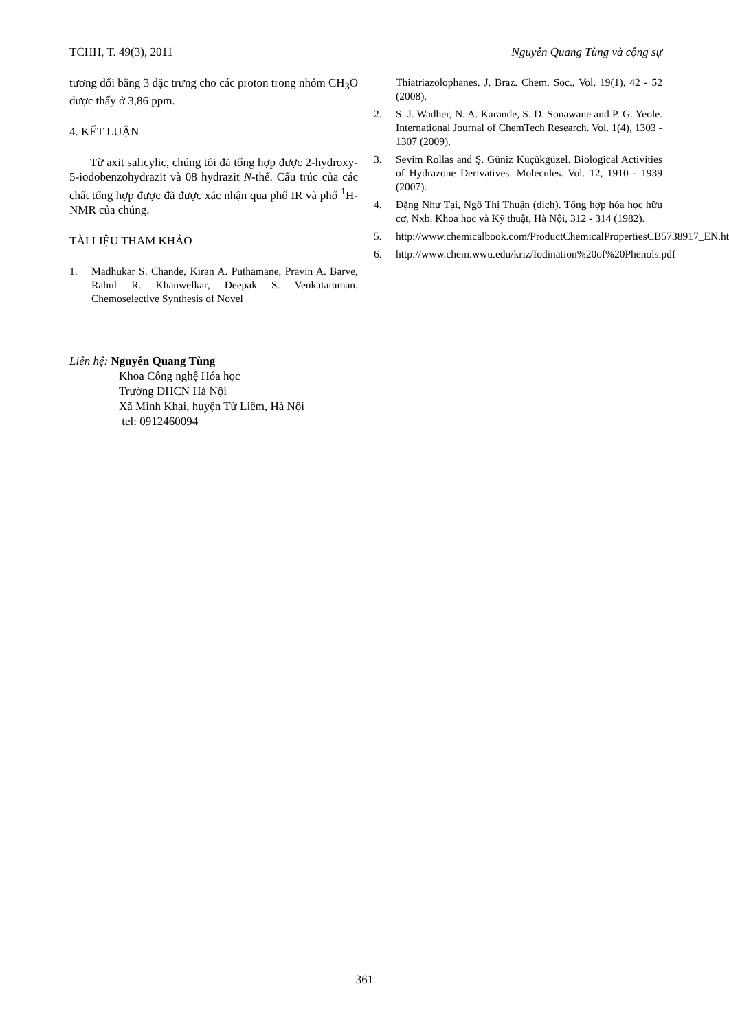TCHH, T. 49(3), 2011 Nguyễn Quang Tùng và cộng sự
tương đối bằng 3 đặc trưng cho các proton trong nhóm CH<sub>3</sub>O được thấy ở 3,86 ppm.
4. KẾT LUẬN
Từ axit salicylic, chúng tôi đã tổng hợp được 2-hydroxy-5-iodobenzohydrazit và 08 hydrazit N-thế. Cấu trúc của các chất tổng hợp được đã được xác nhận qua phổ IR và phổ <sup>1</sup>H-NMR của chúng.
TÀI LIỆU THAM KHẢO
1. Madhukar S. Chande, Kiran A. Puthamane, Pravin A. Barve, Rahul R. Khanwelkar, Deepak S. Venkataraman. Chemoselective Synthesis of Novel
Thiatriazolophanes. J. Braz. Chem. Soc., Vol. 19(1), 42 - 52 (2008).
2. S. J. Wadher, N. A. Karande, S. D. Sonawane and P. G. Yeole. International Journal of ChemTech Research. Vol. 1(4), 1303 - 1307 (2009).
3. Sevim Rollas and Ş. Güniz Küçükgüzel. Biological Activities of Hydrazone Derivatives. Molecules. Vol. 12, 1910 - 1939 (2007).
4. Đặng Như Tại, Ngô Thị Thuận (dịch). Tổng hợp hóa học hữu cơ, Nxb. Khoa học và Kỹ thuật, Hà Nội, 312 - 314 (1982).
5. http://www.chemicalbook.com/ProductChemicalPropertiesCB5738917_EN.htm
6. http://www.chem.wwu.edu/kriz/Iodination%20of%20Phenols.pdf
Liên hệ: Nguyễn Quang Tùng
Khoa Công nghệ Hóa học
Trường ĐHCN Hà Nội
Xã Minh Khai, huyện Từ Liêm, Hà Nội
tel: 0912460094
361